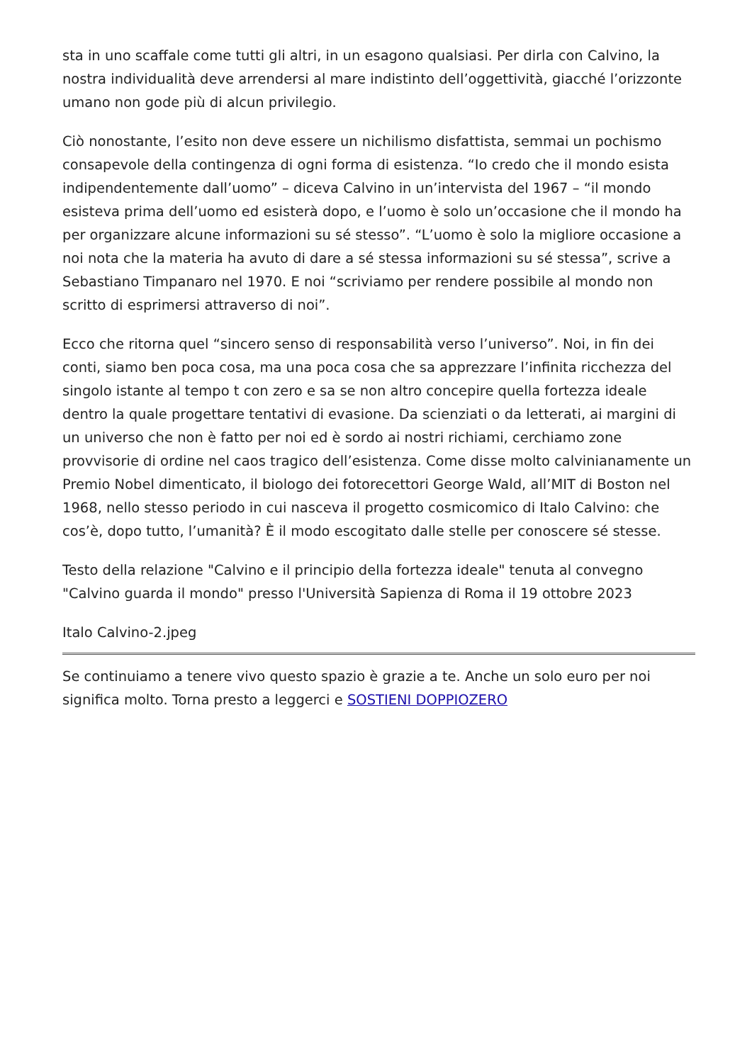sta in uno scaffale come tutti gli altri, in un esagono qualsiasi. Per dirla con Calvino, la nostra individualità deve arrendersi al mare indistinto dell’oggettività, giacché l’orizzonte umano non gode più di alcun privilegio.
Ciò nonostante, l’esito non deve essere un nichilismo disfattista, semmai un pochismo consapevole della contingenza di ogni forma di esistenza. “Io credo che il mondo esista indipendentemente dall’uomo” – diceva Calvino in un’intervista del 1967 – “il mondo esisteva prima dell’uomo ed esisterà dopo, e l’uomo è solo un’occasione che il mondo ha per organizzare alcune informazioni su sé stesso”. “L’uomo è solo la migliore occasione a noi nota che la materia ha avuto di dare a sé stessa informazioni su sé stessa”, scrive a Sebastiano Timpanaro nel 1970. E noi “scriviamo per rendere possibile al mondo non scritto di esprimersi attraverso di noi”.
Ecco che ritorna quel “sincero senso di responsabilità verso l’universo”. Noi, in fin dei conti, siamo ben poca cosa, ma una poca cosa che sa apprezzare l’infinita ricchezza del singolo istante al tempo t con zero e sa se non altro concepire quella fortezza ideale dentro la quale progettare tentativi di evasione. Da scienziati o da letterati, ai margini di un universo che non è fatto per noi ed è sordo ai nostri richiami, cerchiamo zone provvisorie di ordine nel caos tragico dell’esistenza. Come disse molto calvinianamente un Premio Nobel dimenticato, il biologo dei fotorecettori George Wald, all’MIT di Boston nel 1968, nello stesso periodo in cui nasceva il progetto cosmicomico di Italo Calvino: che cos’è, dopo tutto, l’umanità? È il modo escogitato dalle stelle per conoscere sé stesse.
Testo della relazione "Calvino e il principio della fortezza ideale" tenuta al convegno "Calvino guarda il mondo" presso l'Università Sapienza di Roma il 19 ottobre 2023
Italo Calvino-2.jpeg
Se continuiamo a tenere vivo questo spazio è grazie a te. Anche un solo euro per noi significa molto. Torna presto a leggerci e SOSTIENI DOPPIOZERO